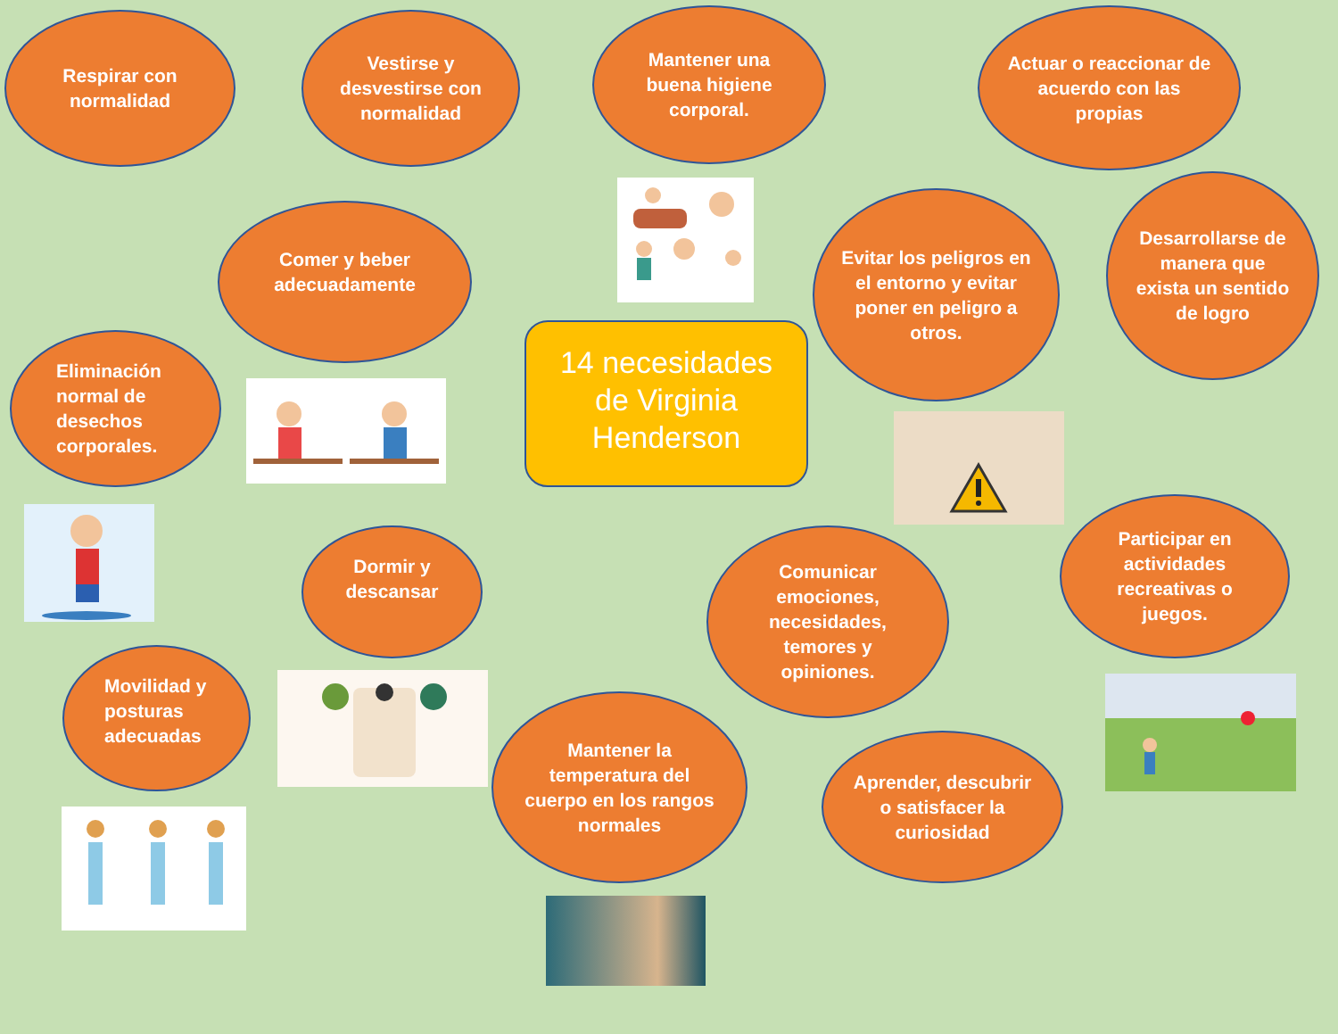Respirar con normalidad
Vestirse y desvestirse con normalidad
Mantener una buena higiene corporal.
Actuar o reaccionar de acuerdo con las propias
Comer y beber adecuadamente
Evitar los peligros en el entorno y evitar poner en peligro a otros.
Desarrollarse de manera que exista un sentido de logro
Eliminación normal de desechos corporales.
14 necesidades
de Virginia
Henderson
Dormir y descansar
Comunicar emociones, necesidades, temores y opiniones.
Participar en actividades recreativas o juegos.
Movilidad y posturas adecuadas
Mantener la temperatura del cuerpo en los rangos normales
Aprender, descubrir o satisfacer la curiosidad